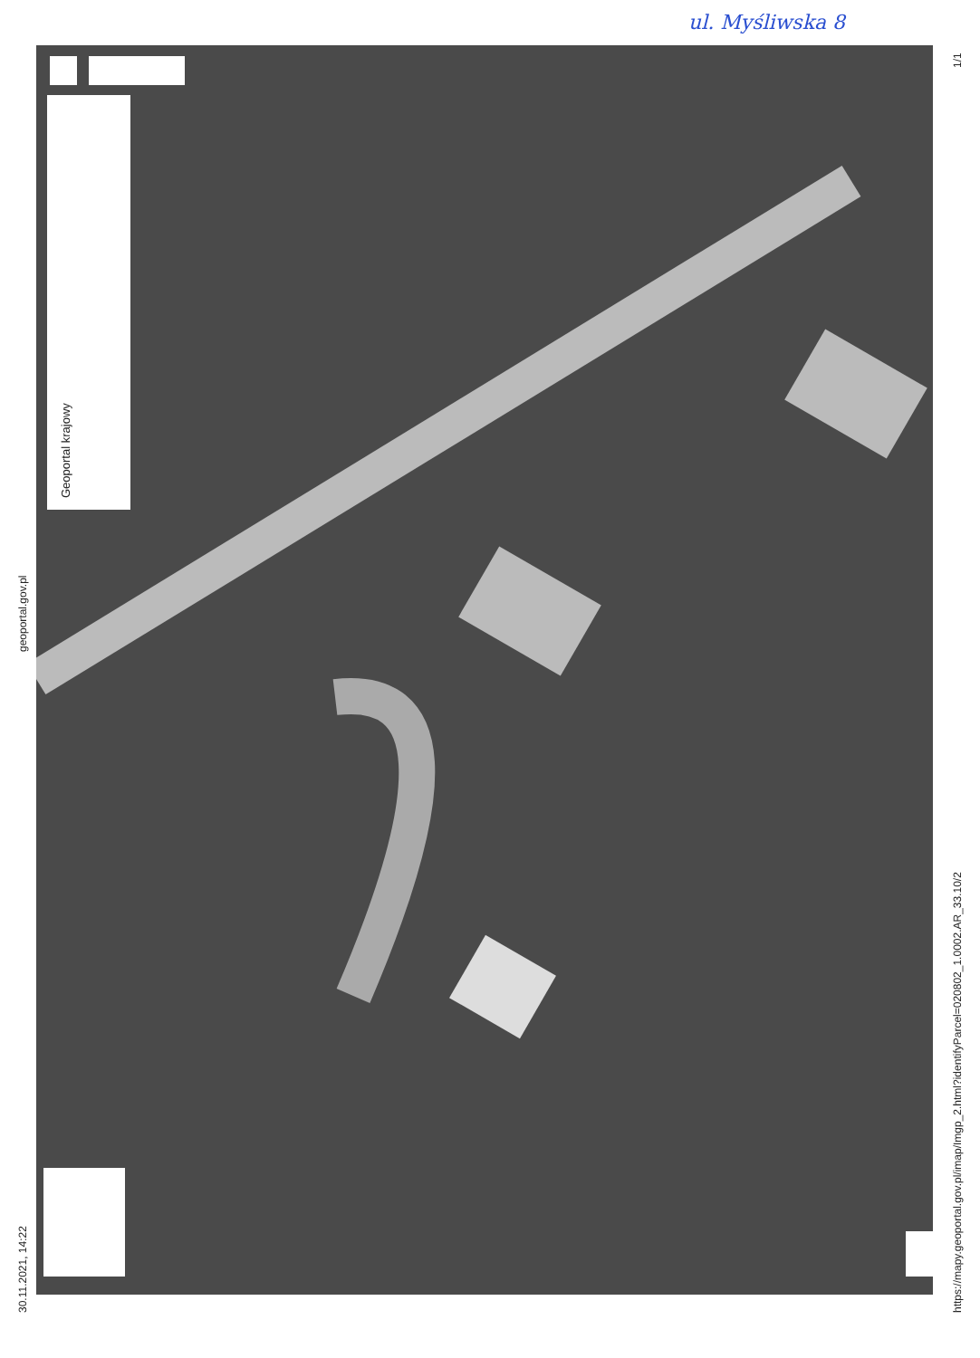ul. Myśliwska 8
Geoportal krajowy
30.11.2021, 14:22
geoportal.gov.pl
1/1
https://mapy.geoportal.gov.pl/imap/Imgp_2.html?identifyParcel=020802_1.0002.AR_33.10/2